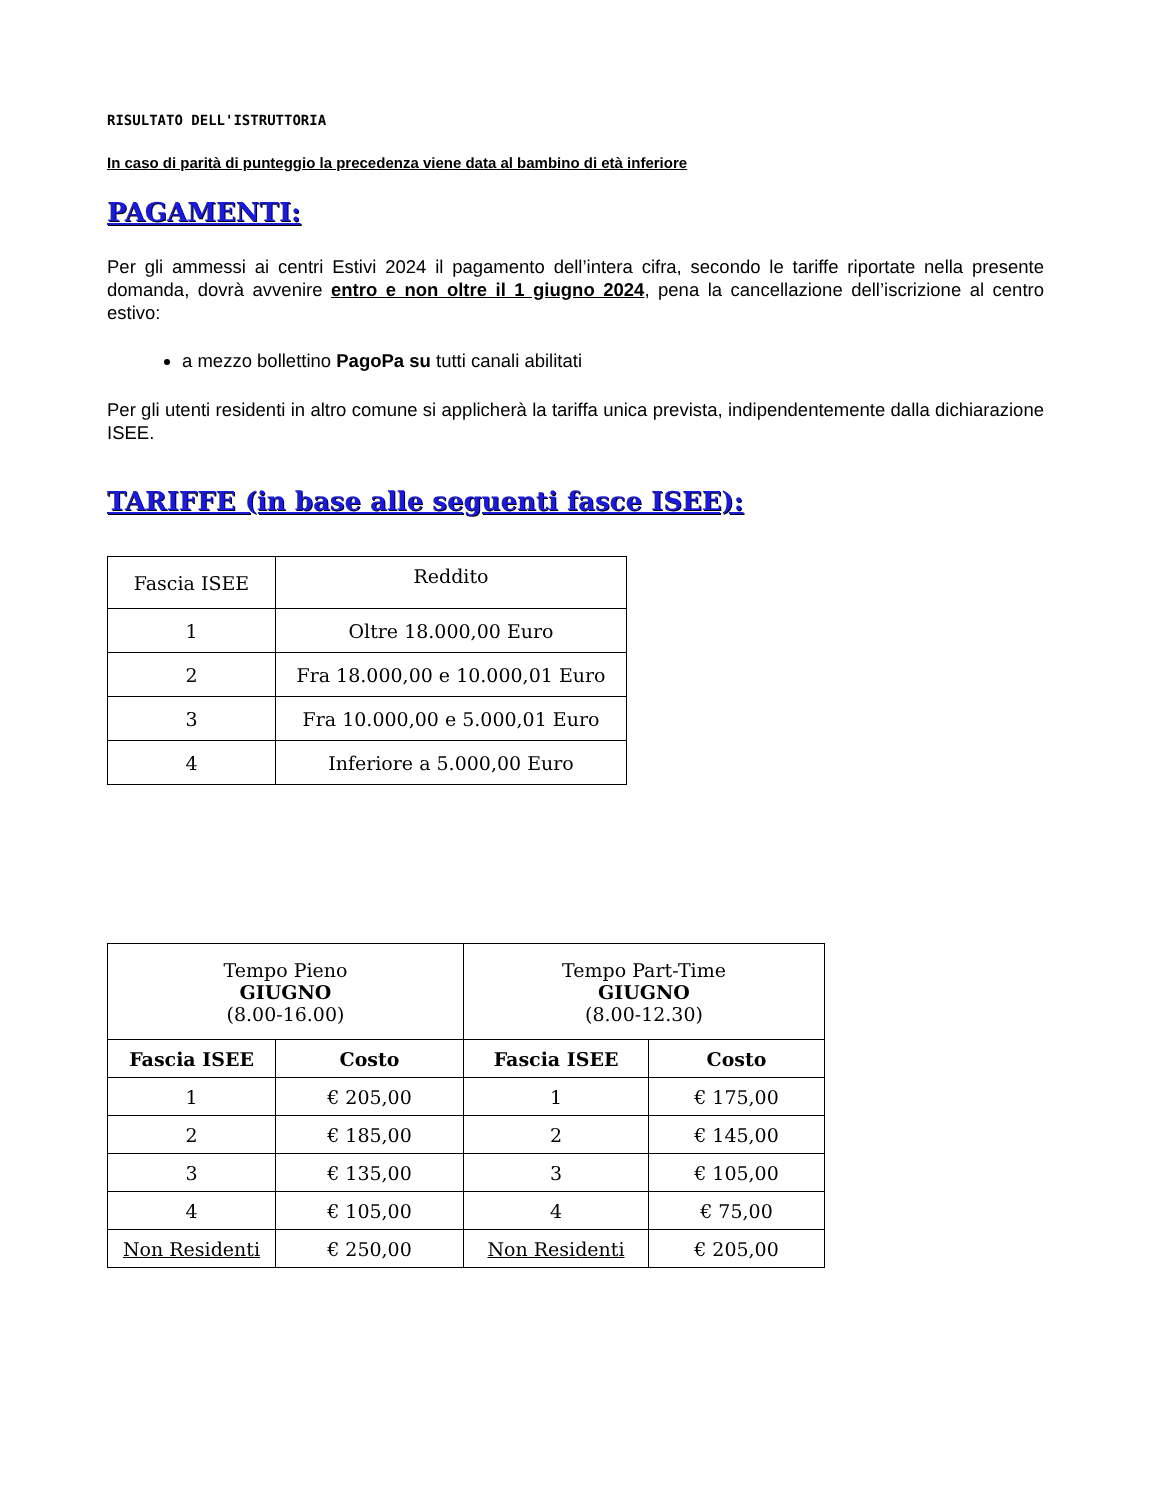RISULTATO DELL'ISTRUTTORIA
In caso di parità di punteggio la precedenza viene data al bambino di età inferiore
PAGAMENTI:
Per gli ammessi ai centri Estivi 2024 il pagamento dell’intera cifra, secondo le tariffe riportate nella presente domanda, dovrà avvenire entro e non oltre il 1 giugno 2024, pena la cancellazione dell’iscrizione al centro estivo:
a mezzo bollettino PagoPa su tutti canali abilitati
Per gli utenti residenti in altro comune si applicherà la tariffa unica prevista, indipendentemente dalla dichiarazione ISEE.
TARIFFE (in base alle seguenti fasce ISEE):
| Fascia ISEE | Reddito |
| 1 | Oltre 18.000,00 Euro |
| 2 | Fra 18.000,00 e 10.000,01 Euro |
| 3 | Fra 10.000,00 e 5.000,01 Euro |
| 4 | Inferiore a 5.000,00 Euro |
| Tempo Pieno GIUGNO (8.00-16.00) | | Tempo Part-Time GIUGNO (8.00-12.30) | |
| Fascia ISEE | Costo | Fascia ISEE | Costo |
| 1 | € 205,00 | 1 | € 175,00 |
| 2 | € 185,00 | 2 | € 145,00 |
| 3 | € 135,00 | 3 | € 105,00 |
| 4 | € 105,00 | 4 | € 75,00 |
| Non Residenti | € 250,00 | Non Residenti | € 205,00 |